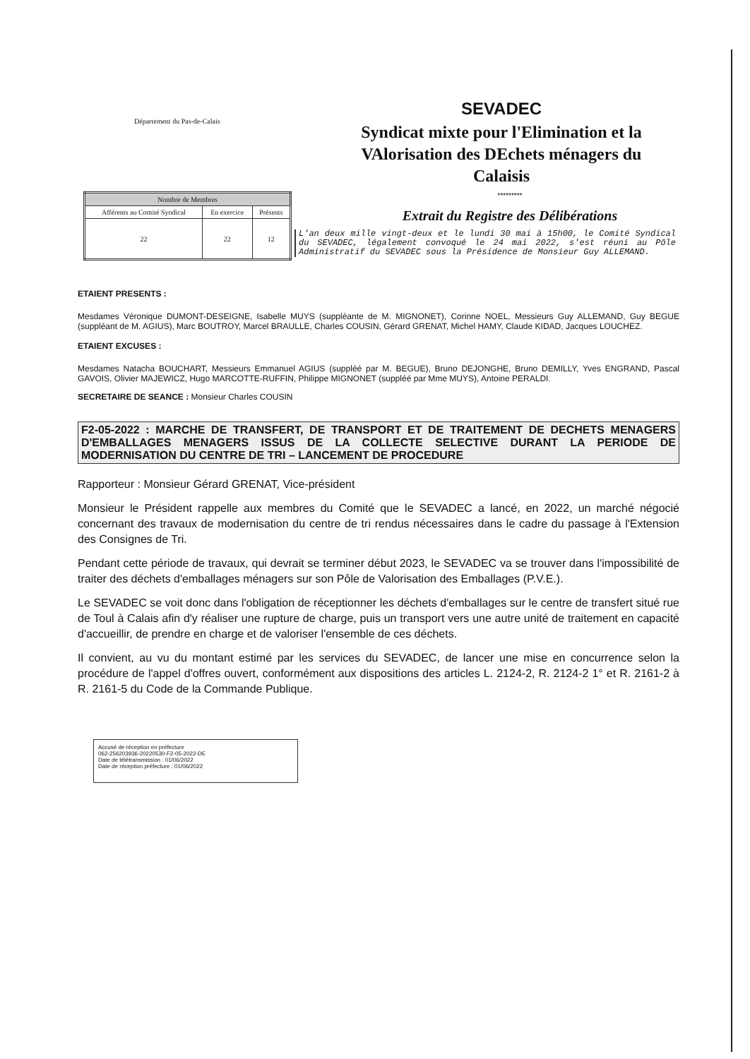Département du Pas-de-Calais
SEVADEC
Syndicat mixte pour l'Elimination et la VAlorisation des DEchets ménagers du Calaisis
| Nombre de Membres | | |
| --- | --- | --- |
| Afférents au Comité Syndical | En exercice | Présents |
| 22 | 22 | 12 |
*********
Extrait du Registre des Délibérations
L'an deux mille vingt-deux et le lundi 30 mai à 15h00, le Comité Syndical du SEVADEC, légalement convoqué le 24 mai 2022, s'est réuni au Pôle Administratif du SEVADEC sous la Présidence de Monsieur Guy ALLEMAND.
ETAIENT PRESENTS :
Mesdames Véronique DUMONT-DESEIGNE, Isabelle MUYS (suppléante de M. MIGNONET), Corinne NOEL, Messieurs Guy ALLEMAND, Guy BEGUE (suppléant de M. AGIUS), Marc BOUTROY, Marcel BRAULLE, Charles COUSIN, Gérard GRENAT, Michel HAMY, Claude KIDAD, Jacques LOUCHEZ.
ETAIENT EXCUSES :
Mesdames Natacha BOUCHART, Messieurs Emmanuel AGIUS (suppléé par M. BEGUE), Bruno DEJONGHE, Bruno DEMILLY, Yves ENGRAND, Pascal GAVOIS, Olivier MAJEWICZ, Hugo MARCOTTE-RUFFIN, Philippe MIGNONET (suppléé par Mme MUYS), Antoine PERALDI.
SECRETAIRE DE SEANCE : Monsieur Charles COUSIN
F2-05-2022 : MARCHE DE TRANSFERT, DE TRANSPORT ET DE TRAITEMENT DE DECHETS MENAGERS D'EMBALLAGES MENAGERS ISSUS DE LA COLLECTE SELECTIVE DURANT LA PERIODE DE MODERNISATION DU CENTRE DE TRI – LANCEMENT DE PROCEDURE
Rapporteur : Monsieur Gérard GRENAT, Vice-président
Monsieur le Président rappelle aux membres du Comité que le SEVADEC a lancé, en 2022, un marché négocié concernant des travaux de modernisation du centre de tri rendus nécessaires dans le cadre du passage à l'Extension des Consignes de Tri.
Pendant cette période de travaux, qui devrait se terminer début 2023, le SEVADEC va se trouver dans l'impossibilité de traiter des déchets d'emballages ménagers sur son Pôle de Valorisation des Emballages (P.V.E.).
Le SEVADEC se voit donc dans l'obligation de réceptionner les déchets d'emballages sur le centre de transfert situé rue de Toul à Calais afin d'y réaliser une rupture de charge, puis un transport vers une autre unité de traitement en capacité d'accueillir, de prendre en charge et de valoriser l'ensemble de ces déchets.
Il convient, au vu du montant estimé par les services du SEVADEC, de lancer une mise en concurrence selon la procédure de l'appel d'offres ouvert, conformément aux dispositions des articles L. 2124-2, R. 2124-2 1° et R. 2161-2 à R. 2161-5 du Code de la Commande Publique.
Accusé de réception en préfecture
062-256203936-20220530-F2-05-2022-DE
Date de télétransmission : 01/06/2022
Date de réception préfecture : 01/06/2022